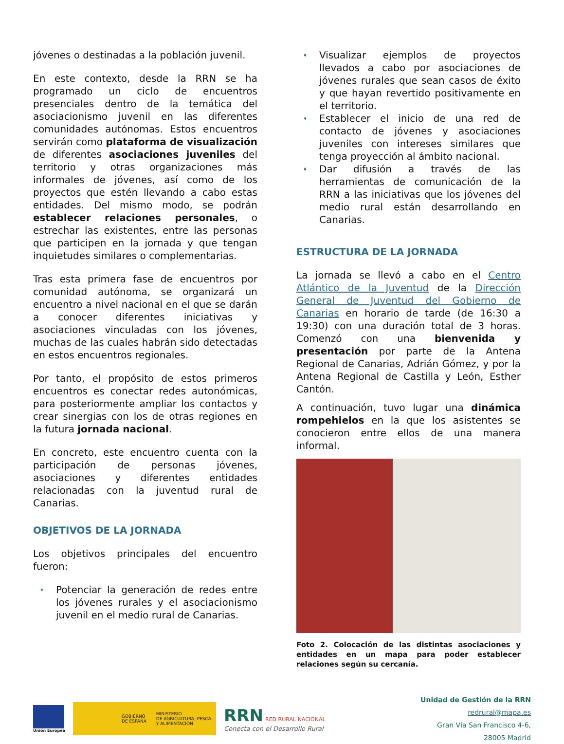jóvenes o destinadas a la población juvenil.
En este contexto, desde la RRN se ha programado un ciclo de encuentros presenciales dentro de la temática del asociacionismo juvenil en las diferentes comunidades autónomas. Estos encuentros servirán como plataforma de visualización de diferentes asociaciones juveniles del territorio y otras organizaciones más informales de jóvenes, así como de los proyectos que estén llevando a cabo estas entidades. Del mismo modo, se podrán establecer relaciones personales, o estrechar las existentes, entre las personas que participen en la jornada y que tengan inquietudes similares o complementarias.
Tras esta primera fase de encuentros por comunidad autónoma, se organizará un encuentro a nivel nacional en el que se darán a conocer diferentes iniciativas y asociaciones vinculadas con los jóvenes, muchas de las cuales habrán sido detectadas en estos encuentros regionales.
Por tanto, el propósito de estos primeros encuentros es conectar redes autonómicas, para posteriormente ampliar los contactos y crear sinergias con los de otras regiones en la futura jornada nacional.
En concreto, este encuentro cuenta con la participación de personas jóvenes, asociaciones y diferentes entidades relacionadas con la juventud rural de Canarias.
OBJETIVOS DE LA JORNADA
Los objetivos principales del encuentro fueron:
➧ Potenciar la generación de redes entre los jóvenes rurales y el asociacionismo juvenil en el medio rural de Canarias.
➧ Visualizar ejemplos de proyectos llevados a cabo por asociaciones de jóvenes rurales que sean casos de éxito y que hayan revertido positivamente en el territorio.
➧ Establecer el inicio de una red de contacto de jóvenes y asociaciones juveniles con intereses similares que tenga proyección al ámbito nacional.
➧ Dar difusión a través de las herramientas de comunicación de la RRN a las iniciativas que los jóvenes del medio rural están desarrollando en Canarias.
ESTRUCTURA DE LA JORNADA
La jornada se llevó a cabo en el Centro Atlántico de la Juventud de la Dirección General de Juventud del Gobierno de Canarias en horario de tarde (de 16:30 a 19:30) con una duración total de 3 horas. Comenzó con una bienvenida y presentación por parte de la Antena Regional de Canarias, Adrián Gómez, y por la Antena Regional de Castilla y León, Esther Cantón.
A continuación, tuvo lugar una dinámica rompehielos en la que los asistentes se conocieron entre ellos de una manera informal.
Foto 2. Colocación de las distintas asociaciones y entidades en un mapa para poder establecer relaciones según su cercanía.
Unión Europea
GOBIERNO
DE ESPAÑA MINISTERIO
DE AGRICULTURA, PESCA
Y ALIMENTACIÓN
RRN RED RURAL NACIONAL
Conecta con el Desarrollo Rural
Unidad de Gestión de la RRN
redrural@mapa.es
Gran Vía San Francisco 4-6,
28005 Madrid